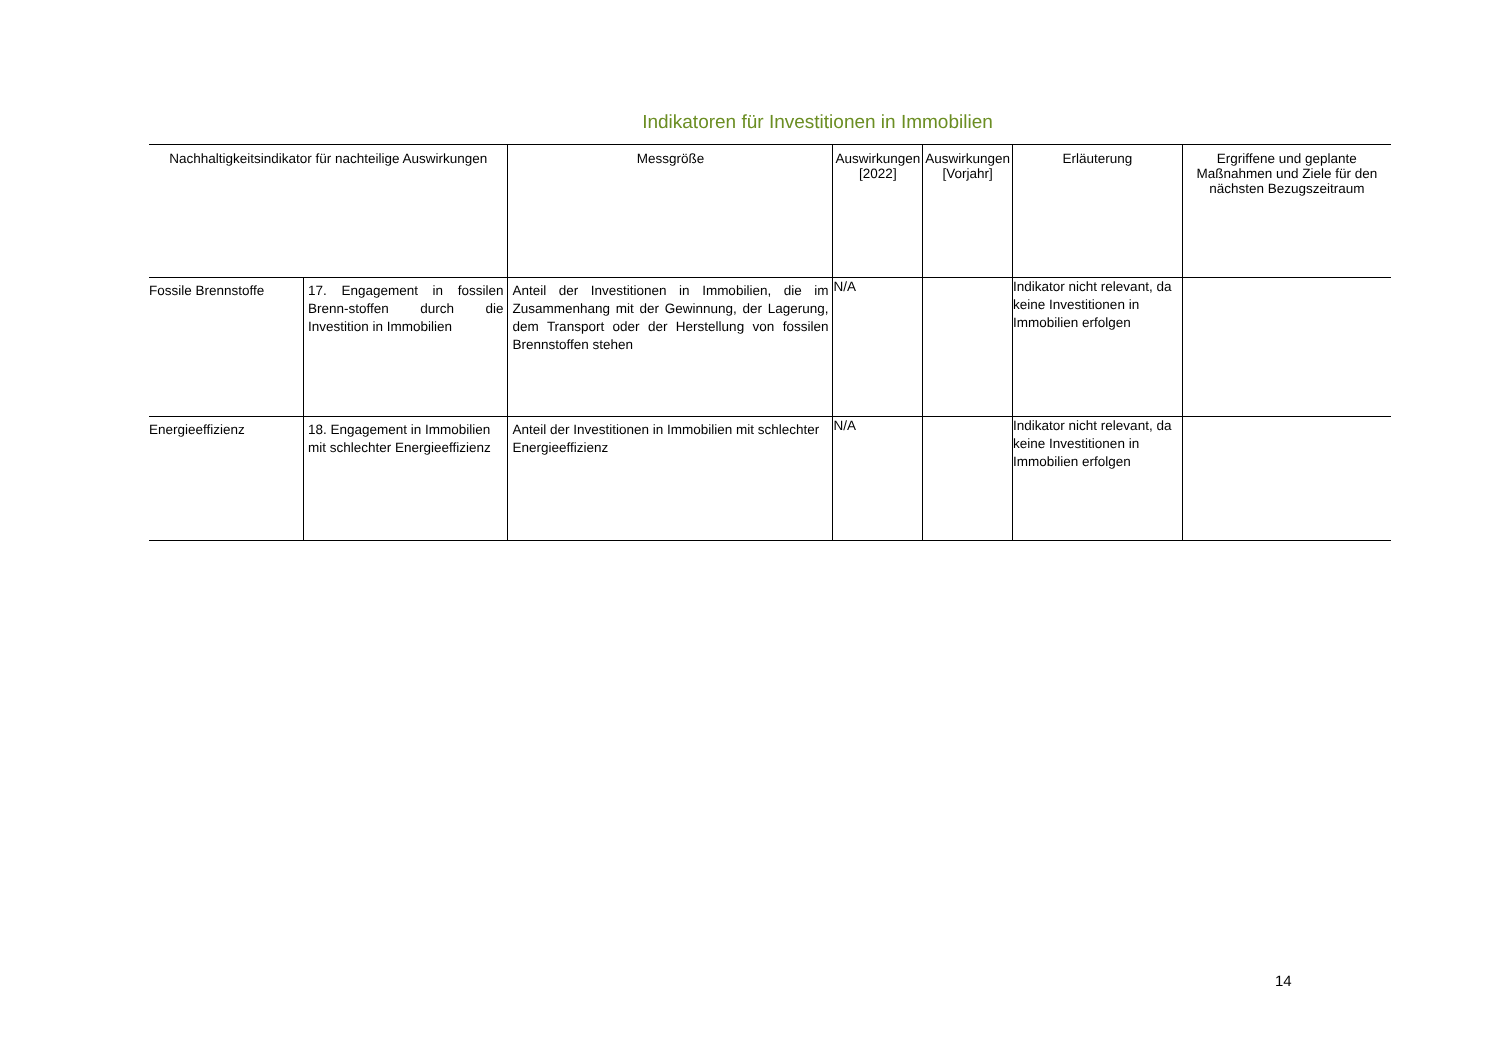Indikatoren für Investitionen in Immobilien
| Nachhaltigkeitsindikator für nachteilige Auswirkungen | | Messgröße | Auswirkungen [2022] | Auswirkungen [Vorjahr] | Erläuterung | Ergriffene und geplante Maßnahmen und Ziele für den nächsten Bezugszeitraum |
| --- | --- | --- | --- | --- | --- | --- |
| Fossile Brennstoffe | 17. Engagement in fossilen Brenn-stoffen durch die Investition in Immobilien | Anteil der Investitionen in Immobilien, die im Zusammenhang mit der Gewinnung, der Lagerung, dem Transport oder der Herstellung von fossilen Brennstoffen stehen | N/A | | Indikator nicht relevant, da keine Investitionen in Immobilien erfolgen | |
| Energieeffizienz | 18. Engagement in Immobilien mit schlechter Energieeffizienz | Anteil der Investitionen in Immobilien mit schlechter Energieeffizienz | N/A | | Indikator nicht relevant, da keine Investitionen in Immobilien erfolgen | |
14